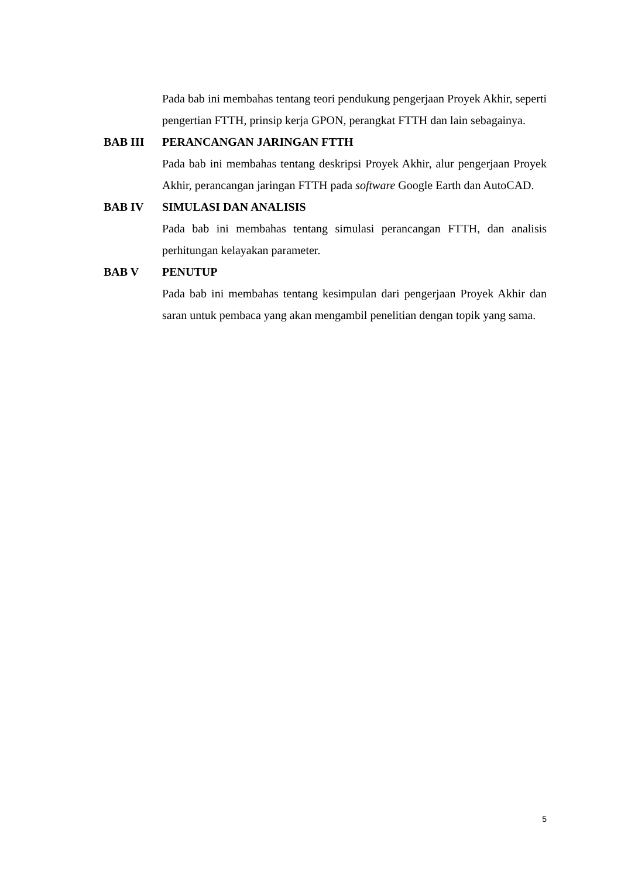Pada bab ini membahas tentang teori pendukung pengerjaan Proyek Akhir, seperti pengertian FTTH, prinsip kerja GPON, perangkat FTTH dan lain sebagainya.
BAB III PERANCANGAN JARINGAN FTTH
Pada bab ini membahas tentang deskripsi Proyek Akhir, alur pengerjaan Proyek Akhir, perancangan jaringan FTTH pada software Google Earth dan AutoCAD.
BAB IV SIMULASI DAN ANALISIS
Pada bab ini membahas tentang simulasi perancangan FTTH, dan analisis perhitungan kelayakan parameter.
BAB V PENUTUP
Pada bab ini membahas tentang kesimpulan dari pengerjaan Proyek Akhir dan saran untuk pembaca yang akan mengambil penelitian dengan topik yang sama.
5